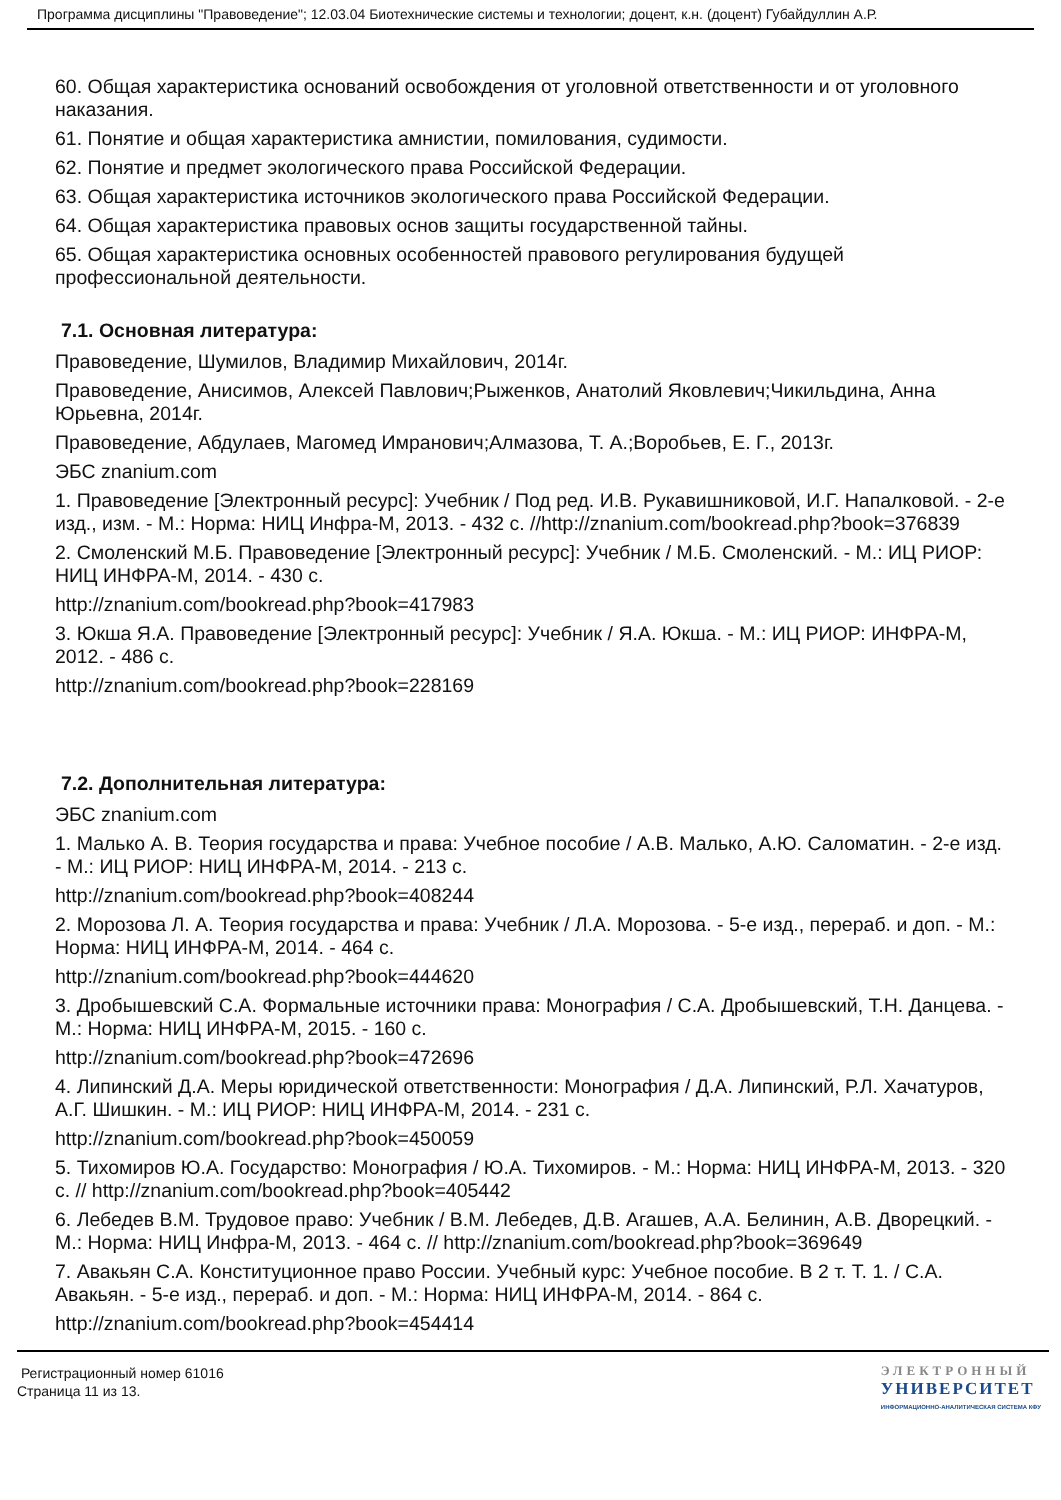Программа дисциплины "Правоведение"; 12.03.04 Биотехнические системы и технологии; доцент, к.н. (доцент) Губайдуллин А.Р.
60. Общая характеристика оснований освобождения от уголовной ответственности и от уголовного наказания.
61. Понятие и общая характеристика амнистии, помилования, судимости.
62. Понятие и предмет экологического права Российской Федерации.
63. Общая характеристика источников экологического права Российской Федерации.
64. Общая характеристика правовых основ защиты государственной тайны.
65. Общая характеристика основных особенностей правового регулирования будущей профессиональной деятельности.
7.1. Основная литература:
Правоведение, Шумилов, Владимир Михайлович, 2014г.
Правоведение, Анисимов, Алексей Павлович;Рыженков, Анатолий Яковлевич;Чикильдина, Анна Юрьевна, 2014г.
Правоведение, Абдулаев, Магомед Имранович;Алмазова, Т. А.;Воробьев, Е. Г., 2013г.
ЭБС znanium.com
1. Правоведение [Электронный ресурс]: Учебник / Под ред. И.В. Рукавишниковой, И.Г. Напалковой. - 2-е изд., изм. - М.: Норма: НИЦ Инфра-М, 2013. - 432 с. //http://znanium.com/bookread.php?book=376839
2. Смоленский М.Б. Правоведение [Электронный ресурс]: Учебник / М.Б. Смоленский. - М.: ИЦ РИОР: НИЦ ИНФРА-М, 2014. - 430 с.
http://znanium.com/bookread.php?book=417983
3. Юкша Я.А. Правоведение [Электронный ресурс]: Учебник / Я.А. Юкша. - М.: ИЦ РИОР: ИНФРА-М, 2012. - 486 с.
http://znanium.com/bookread.php?book=228169
7.2. Дополнительная литература:
ЭБС znanium.com
1. Малько А. В. Теория государства и права: Учебное пособие / А.В. Малько, А.Ю. Саломатин. - 2-е изд. - М.: ИЦ РИОР: НИЦ ИНФРА-М, 2014. - 213 с.
http://znanium.com/bookread.php?book=408244
2. Морозова Л. А. Теория государства и права: Учебник / Л.А. Морозова. - 5-е изд., перераб. и доп. - М.: Норма: НИЦ ИНФРА-М, 2014. - 464 с.
http://znanium.com/bookread.php?book=444620
3. Дробышевский С.А. Формальные источники права: Монография / С.А. Дробышевский, Т.Н. Данцева. - М.: Норма: НИЦ ИНФРА-М, 2015. - 160 с.
http://znanium.com/bookread.php?book=472696
4. Липинский Д.А. Меры юридической ответственности: Монография / Д.А. Липинский, Р.Л. Хачатуров, А.Г. Шишкин. - М.: ИЦ РИОР: НИЦ ИНФРА-М, 2014. - 231 с.
http://znanium.com/bookread.php?book=450059
5. Тихомиров Ю.А. Государство: Монография / Ю.А. Тихомиров. - М.: Норма: НИЦ ИНФРА-М, 2013. - 320 с. // http://znanium.com/bookread.php?book=405442
6. Лебедев В.М. Трудовое право: Учебник / В.М. Лебедев, Д.В. Агашев, А.А. Белинин, А.В. Дворецкий. - М.: Норма: НИЦ Инфра-М, 2013. - 464 с. // http://znanium.com/bookread.php?book=369649
7. Авакьян С.А. Конституционное право России. Учебный курс: Учебное пособие. В 2 т. Т. 1. / С.А. Авакьян. - 5-е изд., перераб. и доп. - М.: Норма: НИЦ ИНФРА-М, 2014. - 864 с.
http://znanium.com/bookread.php?book=454414
Регистрационный номер 61016
Страница 11 из 13.
ЭЛЕКТРОННЫЙ
УНИВЕРСИТЕТ
ИНФОРМАЦИОННО-АНАЛИТИЧЕСКАЯ СИСТЕМА КФУ